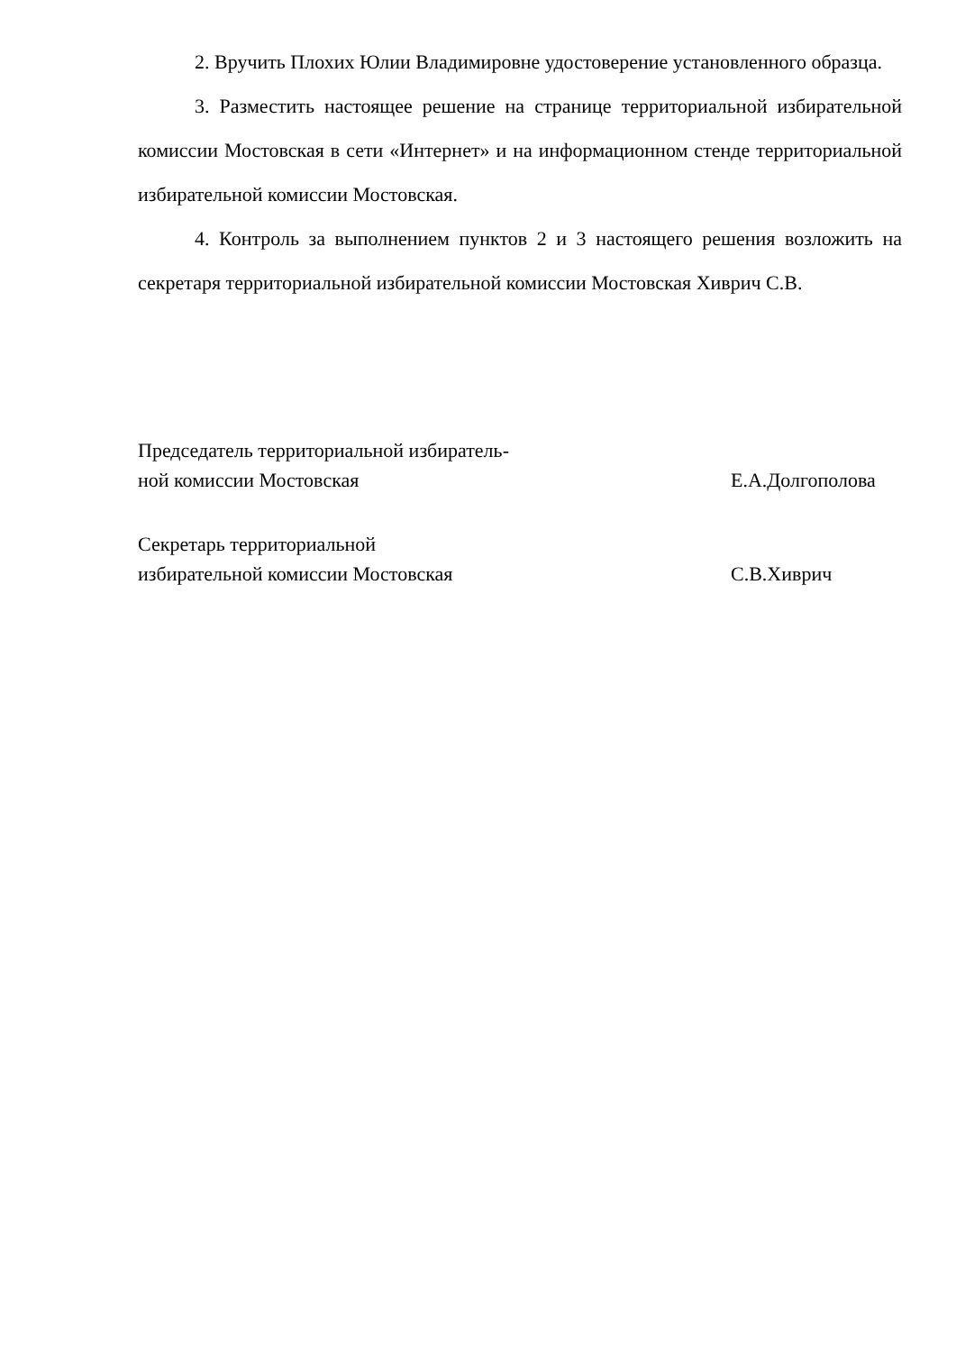2. Вручить Плохих Юлии Владимировне удостоверение установленного образца.
3. Разместить настоящее решение на странице территориальной избирательной комиссии Мостовская в сети «Интернет» и на информационном стенде территориальной избирательной комиссии Мостовская.
4. Контроль за выполнением пунктов 2 и 3 настоящего решения возложить на секретаря территориальной избирательной комиссии Мостовская Хиврич С.В.
Председатель территориальной избиратель-
ной комиссии Мостовская
Е.А.Долгополова
Секретарь территориальной
избирательной комиссии Мостовская
С.В.Хиврич